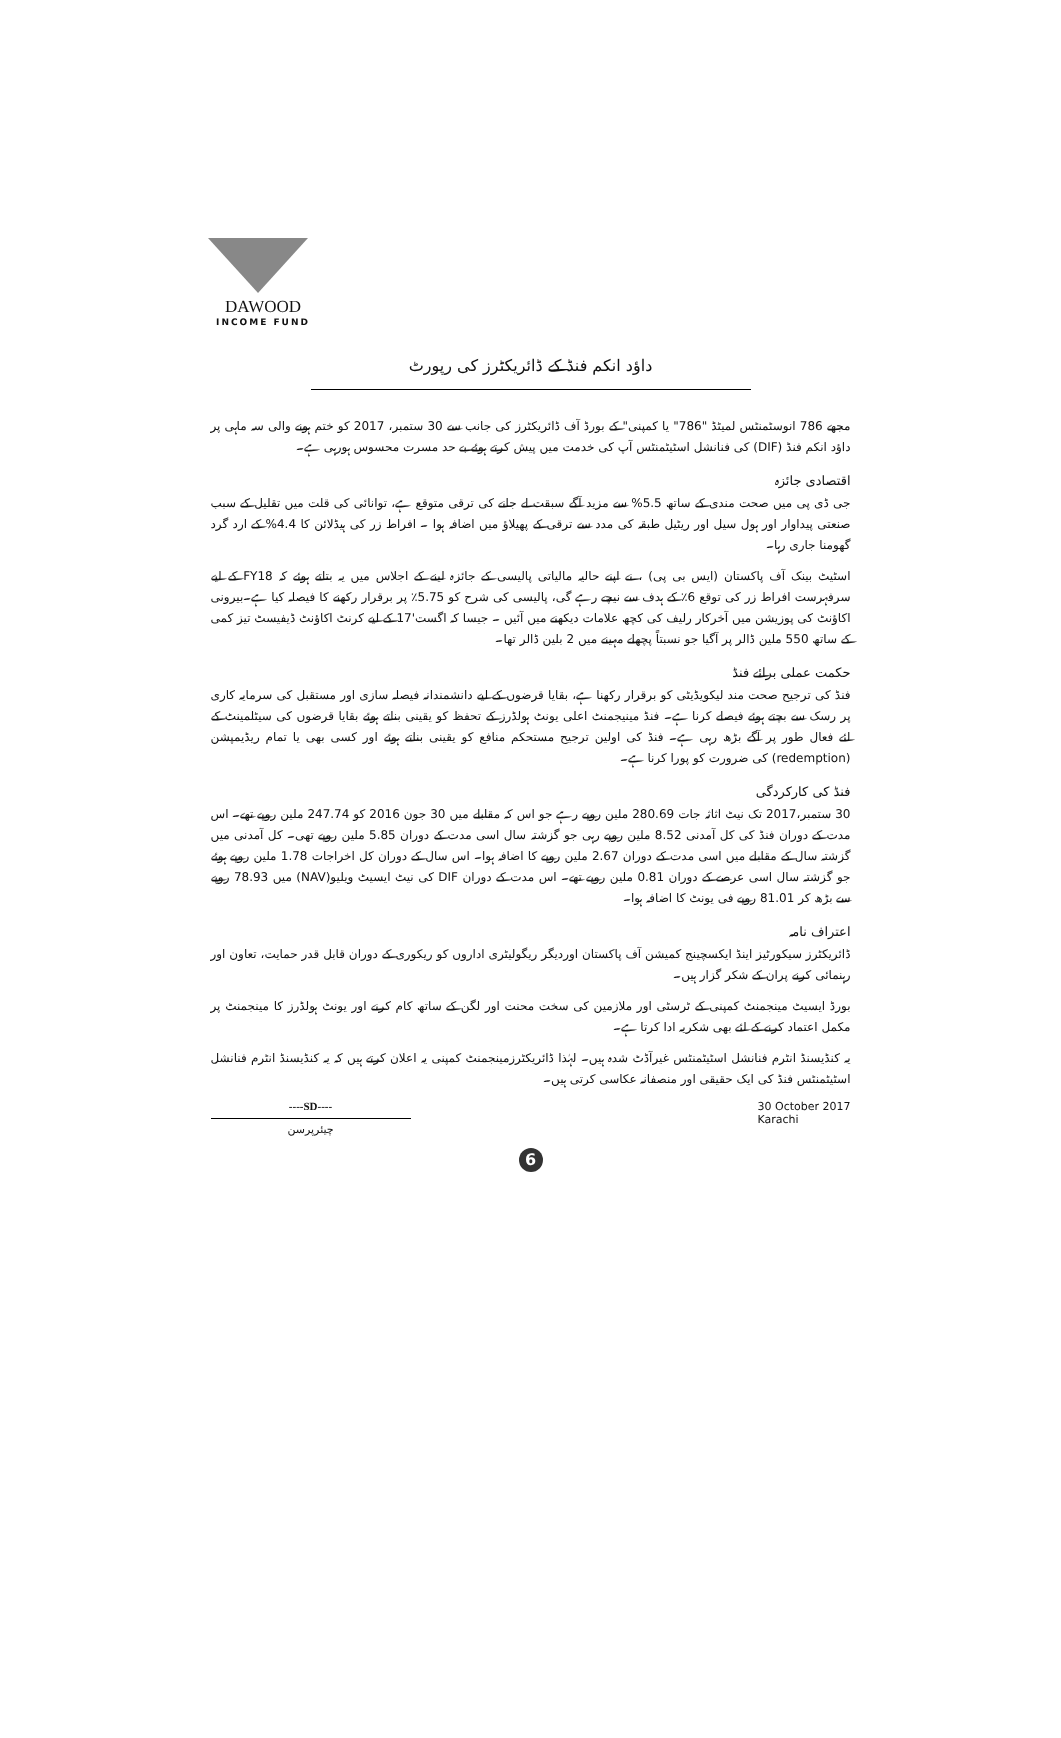DAWOOD
INCOME FUND
داؤد انکم فنڈ کے ڈائریکٹرز کی رپورٹ
مجھے 786 انوسٹمنٹس لمیٹڈ "786" یا کمپنی" کے بورڈ آف ڈائریکٹرز کی جانب سے 30 ستمبر، 2017 کو ختم ہونے والی سہ ماہی پر داؤد انکم فنڈ (DIF) کی فنانشل اسٹیٹمنٹس آپ کی خدمت میں پیش کرتے ہوئے بے حد مسرت محسوس ہورہی ہے۔
اقتصادی جائزہ
جی ڈی پی میں صحت مندی کے ساتھ 5.5% سے مزید آگے سبقت لے جانے کی ترقی متوقع ہے، توانائی کی قلت میں تقلیل کے سبب صنعتی پیداوار اور ہول سیل اور ریٹیل طبقہ کی مدد سے ترقی کے پھیلاؤ میں اضافہ ہوا ۔ افراط زر کی ہیڈلائن کا 4.4% کے ارد گرد گھومنا جاری رہا۔
اسٹیٹ بینک آف پاکستان (ایس بی پی) ، نے اپنے حالیہ مالیاتی پالیسی کے جائزہ لینے کے اجلاس میں یہ بتاتے ہوئے کہ FY18 کے لیے سرفہرست افراط زر کی توقع 6٪ کے ہدف سے نیچے رہے گی، پالیسی کی شرح کو 5.75٪ پر برقرار رکھنے کا فیصلہ کیا ہے۔بیرونی اکاؤنٹ کی پوزیشن میں آخرکار رلیف کی کچھ علامات دیکھنے میں آئیں ۔ جیسا کہ اگست'17 کے لیے کرنٹ اکاؤنٹ ڈیفیسٹ تیز کمی کے ساتھ 550 ملین ڈالر پر آگیا جو نسبتاً پچھلے مہینے میں 2 بلین ڈالر تھا۔
حکمت عملی برائے فنڈ
فنڈ کی ترجیح صحت مند لیکویڈیٹی کو برقرار رکھنا ہے، بقایا قرضوں کے لیے دانشمندانہ فیصلہ سازی اور مستقبل کی سرمایہ کاری پر رسک سے بچتے ہوئے فیصلے کرنا ہے۔ فنڈ مینیجمنٹ اعلی یونٹ ہولڈرز کے تحفظ کو یقینی بناتے ہوئے بقایا قرضوں کی سیٹلمینٹ کے لئے فعال طور پر آگے بڑھ رہی ہے۔ فنڈ کی اولین ترجیح مستحکم منافع کو یقینی بناتے ہوئے اور کسی بھی یا تمام ریڈیمپشن (redemption) کی ضرورت کو پورا کرنا ہے۔
فنڈ کی کارکردگی
30 ستمبر،2017 تک نیٹ اثاثہ جات 280.69 ملین روپے رہے جو اس کہ مقابلے میں 30 جون 2016 کو 247.74 ملین روپے تھے۔ اس مدت کے دوران فنڈ کی کل آمدنی 8.52 ملین روپے رہی جو گزشتہ سال اسی مدت کے دوران 5.85 ملین روپے تھی۔ کل آمدنی میں گزشتہ سال کے مقابلے میں اسی مدت کے دوران 2.67 ملین روپے کا اضافہ ہوا۔ اس سال کے دوران کل اخراجات 1.78 ملین روپے ہوئے جو گزشتہ سال اسی عرصے کے دوران 0.81 ملین روپے تھے۔ اس مدت کے دوران DIF کی نیٹ ایسیٹ ویلیو(NAV) میں 78.93 روپے سے بڑھ کر 81.01 روپے فی یونٹ کا اضافہ ہوا۔
اعتراف نامہ
ڈائریکٹرز سیکورٹیز اینڈ ایکسچینج کمیشن آف پاکستان اوردیگر ریگولیٹری اداروں کو ریکوری کے دوران قابل قدر حمایت، تعاون اور رہنمائی کرنے پران کے شکر گزار ہیں۔
بورڈ ایسیٹ مینجمنٹ کمپنی کے ٹرسٹی اور ملازمین کی سخت محنت اور لگن کے ساتھ کام کرنے اور یونٹ ہولڈرز کا مینجمنٹ پر مکمل اعتماد کرنے کے لئے بھی شکریہ ادا کرتا ہے۔
یہ کنڈیسنڈ انٹرم فنانشل اسٹیٹمنٹس غیرآڈٹ شدہ ہیں۔ لہٰذا ڈائریکٹرزمینجمنٹ کمپنی یہ اعلان کرتے ہیں کہ یہ کنڈیسنڈ انٹرم فنانشل اسٹیٹمنٹس فنڈ کی ایک حقیقی اور منصفانہ عکاسی کرتی ہیں۔
----SD----
چیئرپرسن
30 October 2017
Karachi
6